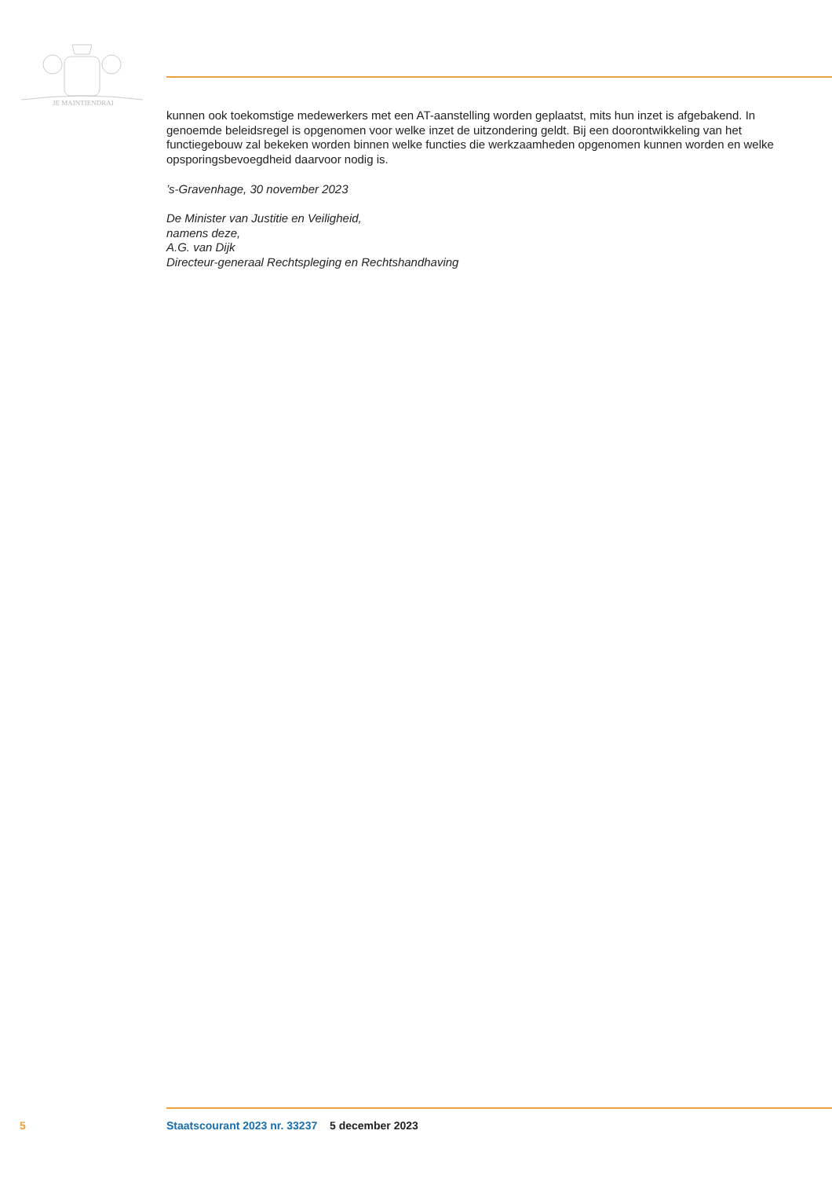JE MAINTIENDRAI
kunnen ook toekomstige medewerkers met een AT-aanstelling worden geplaatst, mits hun inzet is afgebakend. In genoemde beleidsregel is opgenomen voor welke inzet de uitzondering geldt. Bij een doorontwikkeling van het functiegebouw zal bekeken worden binnen welke functies die werkzaamheden opgenomen kunnen worden en welke opsporingsbevoegdheid daarvoor nodig is.
’s-Gravenhage, 30 november 2023
De Minister van Justitie en Veiligheid,
namens deze,
A.G. van Dijk
Directeur-generaal Rechtspleging en Rechtshandhaving
5 Staatscourant 2023 nr. 33237 5 december 2023